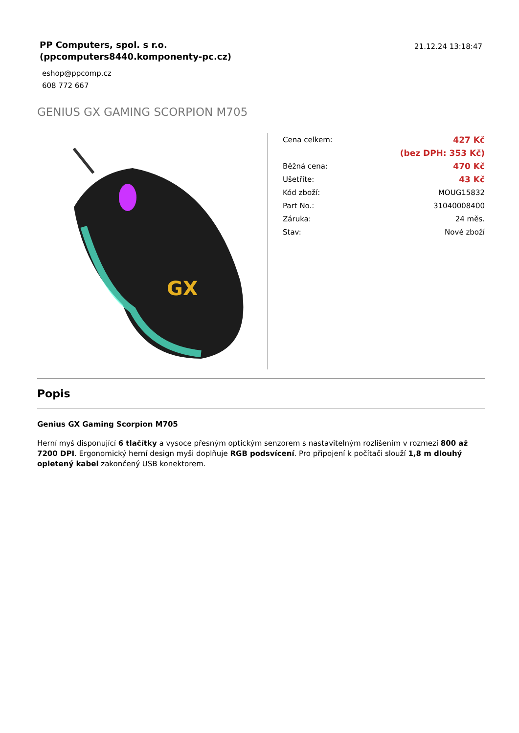PP Computers, spol. s r.o.
(ppcomputers8440.komponenty-pc.cz)
eshop@ppcomp.cz
608 772 667
21.12.24 13:18:47
GENIUS GX GAMING SCORPION M705
GX
| Cena celkem: | 427 Kč |
| | (bez DPH: 353 Kč) |
| Běžná cena: | 470 Kč |
| Ušetříte: | 43 Kč |
| Kód zboží: | MOUG15832 |
| Part No.: | 31040008400 |
| Záruka: | 24 měs. |
| Stav: | Nové zboží |
Popis
Genius GX Gaming Scorpion M705
Herní myš disponující 6 tlačítky a vysoce přesným optickým senzorem s nastavitelným rozlišením v rozmezí 800 až 7200 DPI. Ergonomický herní design myši doplňuje RGB podsvícení. Pro připojení k počítači slouží 1,8 m dlouhý opletený kabel zakončený USB konektorem.